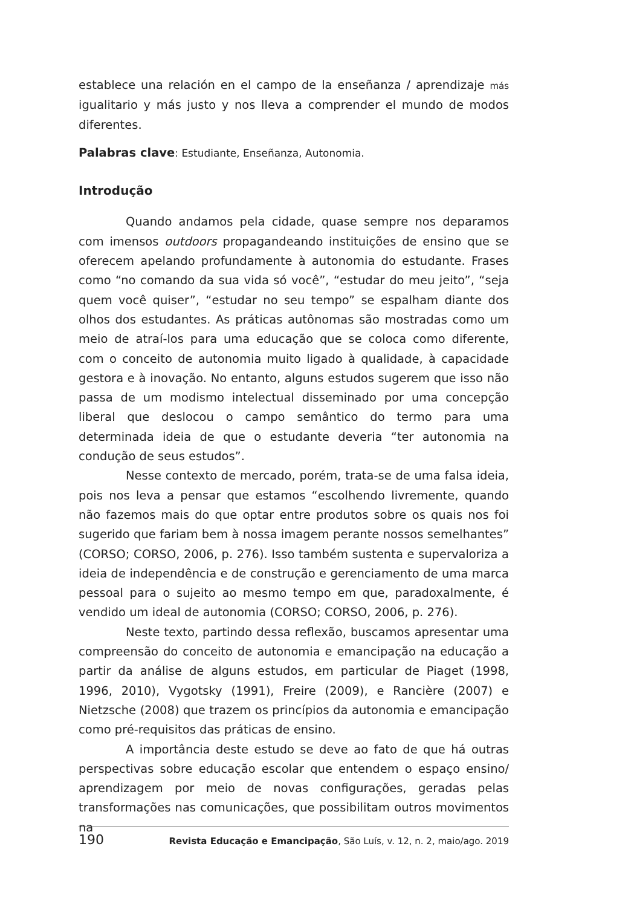establece una relación en el campo de la enseñanza / aprendizaje más igualitario y más justo y nos lleva a comprender el mundo de modos diferentes.
Palabras clave: Estudiante, Enseñanza, Autonomia.
Introdução
Quando andamos pela cidade, quase sempre nos deparamos com imensos outdoors propagandeando instituições de ensino que se oferecem apelando profundamente à autonomia do estudante. Frases como “no comando da sua vida só você”, “estudar do meu jeito”, “seja quem você quiser”, “estudar no seu tempo” se espalham diante dos olhos dos estudantes. As práticas autônomas são mostradas como um meio de atraí-los para uma educação que se coloca como diferente, com o conceito de autonomia muito ligado à qualidade, à capacidade gestora e à inovação. No entanto, alguns estudos sugerem que isso não passa de um modismo intelectual disseminado por uma concepção liberal que deslocou o campo semântico do termo para uma determinada ideia de que o estudante deveria “ter autonomia na condução de seus estudos”.
Nesse contexto de mercado, porém, trata-se de uma falsa ideia, pois nos leva a pensar que estamos “escolhendo livremente, quando não fazemos mais do que optar entre produtos sobre os quais nos foi sugerido que fariam bem à nossa imagem perante nossos semelhantes” (CORSO; CORSO, 2006, p. 276). Isso também sustenta e supervaloriza a ideia de independência e de construção e gerenciamento de uma marca pessoal para o sujeito ao mesmo tempo em que, paradoxalmente, é vendido um ideal de autonomia (CORSO; CORSO, 2006, p. 276).
Neste texto, partindo dessa reflexão, buscamos apresentar uma compreensão do conceito de autonomia e emancipação na educação a partir da análise de alguns estudos, em particular de Piaget (1998, 1996, 2010), Vygotsky (1991), Freire (2009), e Rancière (2007) e Nietzsche (2008) que trazem os princípios da autonomia e emancipação como pré-requisitos das práticas de ensino.
A importância deste estudo se deve ao fato de que há outras perspectivas sobre educação escolar que entendem o espaço ensino/ aprendizagem por meio de novas configurações, geradas pelas transformações nas comunicações, que possibilitam outros movimentos na
190 Revista Educação e Emancipação, São Luís, v. 12, n. 2, maio/ago. 2019